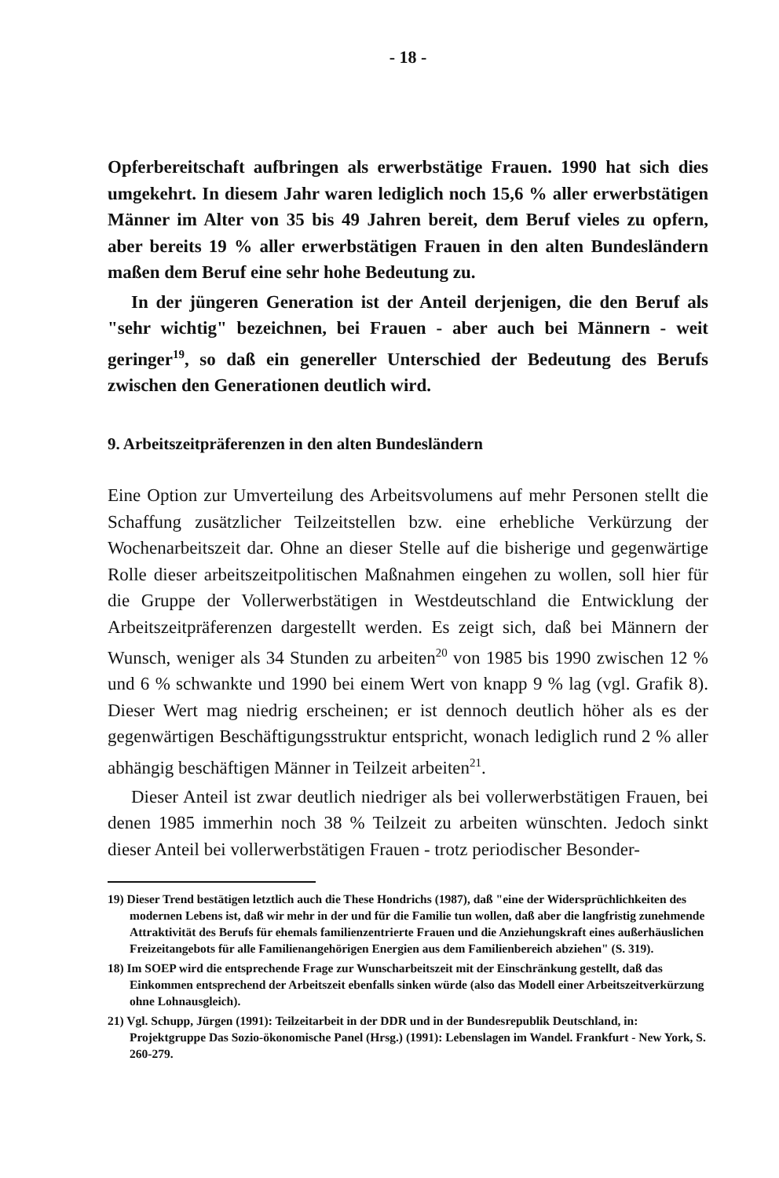- 18 -
Opferbereitschaft aufbringen als erwerbstätige Frauen. 1990 hat sich dies umgekehrt. In diesem Jahr waren lediglich noch 15,6 % aller erwerbstätigen Männer im Alter von 35 bis 49 Jahren bereit, dem Beruf vieles zu opfern, aber bereits 19 % aller erwerbstätigen Frauen in den alten Bundesländern maßen dem Beruf eine sehr hohe Bedeutung zu.
In der jüngeren Generation ist der Anteil derjenigen, die den Beruf als "sehr wichtig" bezeichnen, bei Frauen - aber auch bei Männern - weit geringer<sup>19</sup>, so daß ein genereller Unterschied der Bedeutung des Berufs zwischen den Generationen deutlich wird.
9. Arbeitszeitpräferenzen in den alten Bundesländern
Eine Option zur Umverteilung des Arbeitsvolumens auf mehr Personen stellt die Schaffung zusätzlicher Teilzeitstellen bzw. eine erhebliche Verkürzung der Wochenarbeitszeit dar. Ohne an dieser Stelle auf die bisherige und gegenwärtige Rolle dieser arbeitszeitpolitischen Maßnahmen eingehen zu wollen, soll hier für die Gruppe der Vollerwerbstätigen in Westdeutschland die Entwicklung der Arbeitszeitpräferenzen dargestellt werden. Es zeigt sich, daß bei Männern der Wunsch, weniger als 34 Stunden zu arbeiten<sup>20</sup> von 1985 bis 1990 zwischen 12 % und 6 % schwankte und 1990 bei einem Wert von knapp 9 % lag (vgl. Grafik 8). Dieser Wert mag niedrig erscheinen; er ist dennoch deutlich höher als es der gegenwärtigen Beschäftigungsstruktur entspricht, wonach lediglich rund 2 % aller abhängig beschäftigen Männer in Teilzeit arbeiten<sup>21</sup>.
Dieser Anteil ist zwar deutlich niedriger als bei vollerwerbstätigen Frauen, bei denen 1985 immerhin noch 38 % Teilzeit zu arbeiten wünschten. Jedoch sinkt dieser Anteil bei vollerwerbstätigen Frauen - trotz periodischer Besonder-
19) Dieser Trend bestätigen letztlich auch die These Hondrichs (1987), daß "eine der Widersprüchlichkeiten des modernen Lebens ist, daß wir mehr in der und für die Familie tun wollen, daß aber die langfristig zunehmende Attraktivität des Berufs für ehemals familienzentrierte Frauen und die Anziehungskraft eines außerhäuslichen Freizeitangebots für alle Familienangehörigen Energien aus dem Familienbereich abziehen" (S. 319).
18) Im SOEP wird die entsprechende Frage zur Wunscharbeitszeit mit der Einschränkung gestellt, daß das Einkommen entsprechend der Arbeitszeit ebenfalls sinken würde (also das Modell einer Arbeitszeitverkürzung ohne Lohnausgleich).
21) Vgl. Schupp, Jürgen (1991): Teilzeitarbeit in der DDR und in der Bundesrepublik Deutschland, in: Projektgruppe Das Sozio-ökonomische Panel (Hrsg.) (1991): Lebenslagen im Wandel. Frankfurt - New York, S. 260-279.